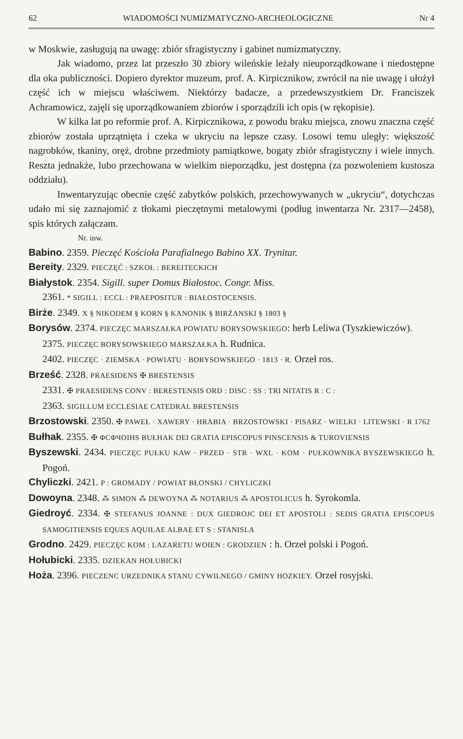62 WIADOMOŚCI NUMIZMATYCZNO-ARCHEOLOGICZNE Nr 4
w Moskwie, zasługują na uwagę: zbiór sfragistyczny i gabinet numizmatyczny.
Jak wiadomo, przez lat przeszło 30 zbiory wileńskie leżały nieuporządkowane i niedostępne dla oka publiczności. Dopiero dyrektor muzeum, prof. A. Kirpicznikow, zwrócił na nie uwagę i ułożył część ich w miejscu właściwem. Niektórzy badacze, a przedewszystkiem Dr. Franciszek Achramowicz, zajęli się uporządkowaniem zbiorów i sporządzili ich opis (w rękopisie).
W kilka lat po reformie prof. A. Kirpicznikowa, z powodu braku miejsca, znowu znaczna część zbiorów została uprzątnięta i czeka w ukryciu na lepsze czasy. Losowi temu uległy: większość nagrobków, tkaniny, oręż, drobne przedmioty pamiątkowe, bogaty zbiór sfragistyczny i wiele innych. Reszta jednakże, lubo przechowana w wielkim nieporządku, jest dostępna (za pozwoleniem kustosza oddziału).
Inwentaryzując obecnie część zabytków polskich, przechowywanych w „ukryciu“, dotychczas udało mi się zaznajomić z tłokami pieczętnymi metalowymi (podług inwentarza Nr. 2317—2458), spis których załączam.
Nr. inw.
Babino. 2359. Pieczęć Kościoła Parafialnego Babino XX. Trynitar.
Bereity. 2329. PIECZĘĆ : SZKOŁ : BEREITECKICH
Białystok. 2354. Sigill. super Domus Białostoc. Congr. Miss.
2361. * SIGILL : ECCL : PRAEPOSITUR : BIAŁOSTOCENSIS.
Birże. 2349. X § NIKODEM § KORN § KANONIK § BIRŻANSKI § 1803 §
Borysów. 2374. PIECZĘC MARSZAŁKA POWIATU BORYSOWSKIEGO: herb Leliwa (Tyszkiewiczów).
2375. PIECZĘC BORYSOWSKIEGO MARSZAŁKA h. Rudnica.
2402. PIECZĘC · ZIEMSKA · POWIATU · BORYSOWSKIEGO · 1813 · R. Orzeł ros.
Brześć. 2328. PRAESIDENS ✠ BRESTENSIS
2331. ✠ PRAESIDENS CONV : BERESTENSIS ORD : DISC : SS : TRI NITATIS R : C :
2363. SIGILLUM ECCLESIAE CATEDRAL BRESTENSIS
Brzostowski. 2350. ✠ PAWEŁ · XAWERY · HRABIA · BRZOSTOWSKI · PISARZ · WIELKI · LITEWSKI · R 1762
Bułhak. 2355. ✠ ΦCΦЧOIHS BUŁHAK DEI GRATIA EPISCOPUS PINSCENSIS & TUROVIENSIS
Byszewski. 2434. PIECZĘC PUŁKU KAW · PRZED · STR · WXL · KOM · PUŁKOWNIKA BYSZEWSKIEGO h. Pogoń.
Chyliczki. 2421. P : GROMADY / POWIAT BŁONSKI / CHYLICZKI
Dowoyna. 2348. ⁂ SIMON ⁂ DEWOYNA ⁂ NOTARIUS ⁂ APOSTOLICUS h. Syrokomla.
Giedroyć. 2334. ✠ STEFANUS JOANNE : DUX GIEDROJC DEI ET APOSTOLI : SEDIS GRATIA EPISCOPUS SAMOGITIENSIS EQUES AQUILAE ALBAE ET S : STANISLA
Grodno. 2429. PIECZĘC KOM : LAZARETU WOIEN : GRODZIEN : h. Orzeł polski i Pogoń.
Hołubicki. 2335. DZIEKAN HOŁUBICKI
Hoża. 2396. PIECZENC URZEDNIKA STANU CYWILNEGO / GMINY HOZKIEY. Orzeł rosyjski.